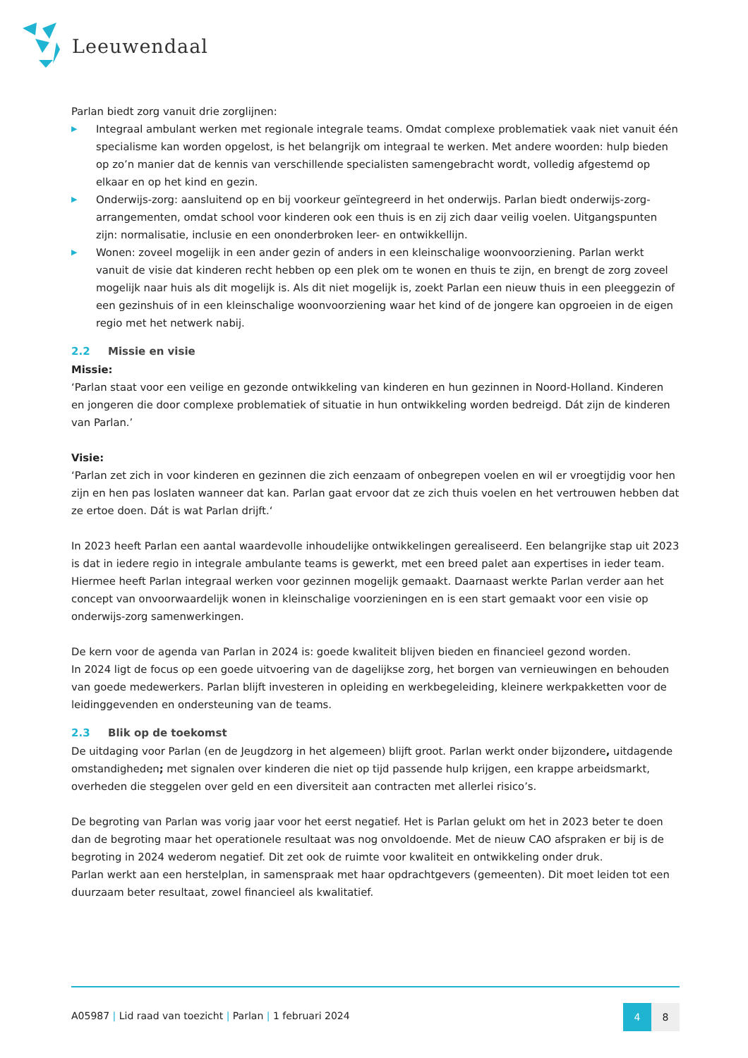Leeuwendaal
Parlan biedt zorg vanuit drie zorglijnen:
▶ Integraal ambulant werken met regionale integrale teams. Omdat complexe problematiek vaak niet vanuit één specialisme kan worden opgelost, is het belangrijk om integraal te werken. Met andere woorden: hulp bieden op zo’n manier dat de kennis van verschillende specialisten samengebracht wordt, volledig afgestemd op elkaar en op het kind en gezin.
▶ Onderwijs-zorg: aansluitend op en bij voorkeur geïntegreerd in het onderwijs. Parlan biedt onderwijs-zorg-arrangementen, omdat school voor kinderen ook een thuis is en zij zich daar veilig voelen. Uitgangspunten zijn: normalisatie, inclusie en een ononderbroken leer- en ontwikkellijn.
▶ Wonen: zoveel mogelijk in een ander gezin of anders in een kleinschalige woonvoorziening. Parlan werkt vanuit de visie dat kinderen recht hebben op een plek om te wonen en thuis te zijn, en brengt de zorg zoveel mogelijk naar huis als dit mogelijk is. Als dit niet mogelijk is, zoekt Parlan een nieuw thuis in een pleeggezin of een gezinshuis of in een kleinschalige woonvoorziening waar het kind of de jongere kan opgroeien in de eigen regio met het netwerk nabij.
2.2 Missie en visie
Missie:
‘Parlan staat voor een veilige en gezonde ontwikkeling van kinderen en hun gezinnen in Noord-Holland. Kinderen en jongeren die door complexe problematiek of situatie in hun ontwikkeling worden bedreigd. Dát zijn de kinderen van Parlan.’
Visie:
‘Parlan zet zich in voor kinderen en gezinnen die zich eenzaam of onbegrepen voelen en wil er vroegtijdig voor hen zijn en hen pas loslaten wanneer dat kan. Parlan gaat ervoor dat ze zich thuis voelen en het vertrouwen hebben dat ze ertoe doen. Dát is wat Parlan drijft.‘
In 2023 heeft Parlan een aantal waardevolle inhoudelijke ontwikkelingen gerealiseerd. Een belangrijke stap uit 2023 is dat in iedere regio in integrale ambulante teams is gewerkt, met een breed palet aan expertises in ieder team. Hiermee heeft Parlan integraal werken voor gezinnen mogelijk gemaakt. Daarnaast werkte Parlan verder aan het concept van onvoorwaardelijk wonen in kleinschalige voorzieningen en is een start gemaakt voor een visie op onderwijs-zorg samenwerkingen.
De kern voor de agenda van Parlan in 2024 is: goede kwaliteit blijven bieden en financieel gezond worden.
In 2024 ligt de focus op een goede uitvoering van de dagelijkse zorg, het borgen van vernieuwingen en behouden van goede medewerkers. Parlan blijft investeren in opleiding en werkbegeleiding, kleinere werkpakketten voor de leidinggevenden en ondersteuning van de teams.
2.3 Blik op de toekomst
De uitdaging voor Parlan (en de Jeugdzorg in het algemeen) blijft groot. Parlan werkt onder bijzondere, uitdagende omstandigheden; met signalen over kinderen die niet op tijd passende hulp krijgen, een krappe arbeidsmarkt, overheden die steggelen over geld en een diversiteit aan contracten met allerlei risico’s.
De begroting van Parlan was vorig jaar voor het eerst negatief. Het is Parlan gelukt om het in 2023 beter te doen dan de begroting maar het operationele resultaat was nog onvoldoende. Met de nieuw CAO afspraken er bij is de begroting in 2024 wederom negatief. Dit zet ook de ruimte voor kwaliteit en ontwikkeling onder druk.
Parlan werkt aan een herstelplan, in samenspraak met haar opdrachtgevers (gemeenten). Dit moet leiden tot een duurzaam beter resultaat, zowel financieel als kwalitatief.
A05987 | Lid raad van toezicht | Parlan | 1 februari 2024
4 8